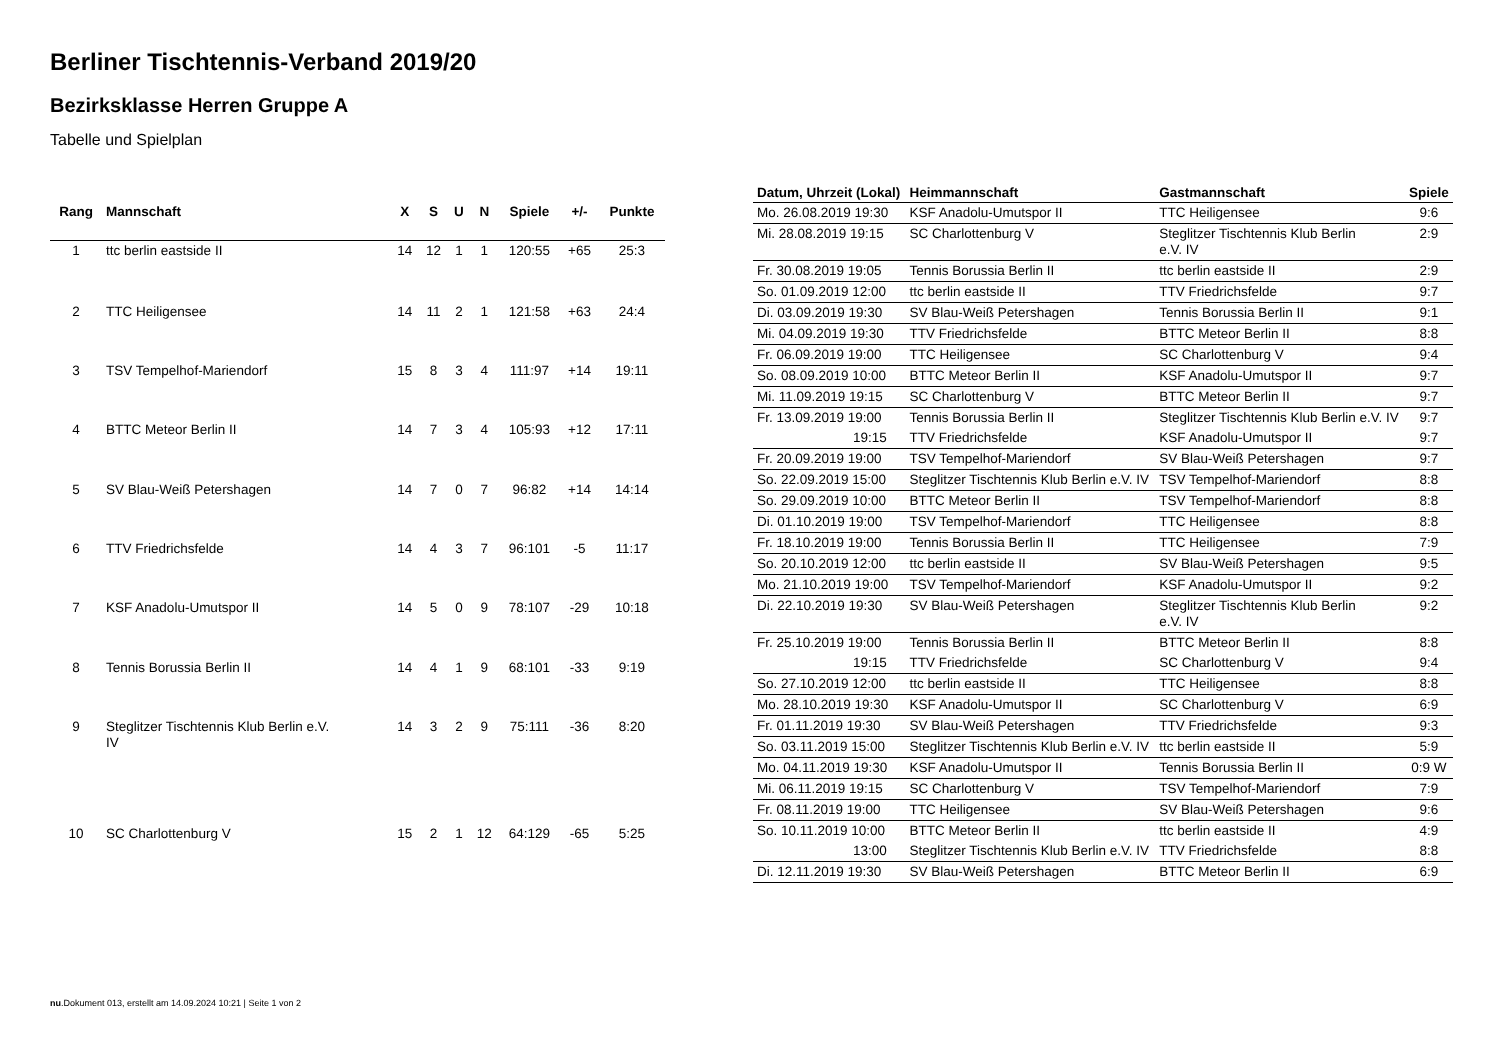Berliner Tischtennis-Verband 2019/20
Bezirksklasse Herren Gruppe A
Tabelle und Spielplan
| Rang | Mannschaft | X | S | U | N | Spiele | +/- | Punkte |
| --- | --- | --- | --- | --- | --- | --- | --- | --- |
| 1 | ttc berlin eastside II | 14 | 12 | 1 | 1 | 120:55 | +65 | 25:3 |
| 2 | TTC Heiligensee | 14 | 11 | 2 | 1 | 121:58 | +63 | 24:4 |
| 3 | TSV Tempelhof-Mariendorf | 15 | 8 | 3 | 4 | 111:97 | +14 | 19:11 |
| 4 | BTTC Meteor Berlin II | 14 | 7 | 3 | 4 | 105:93 | +12 | 17:11 |
| 5 | SV Blau-Weiß Petershagen | 14 | 7 | 0 | 7 | 96:82 | +14 | 14:14 |
| 6 | TTV Friedrichsfelde | 14 | 4 | 3 | 7 | 96:101 | -5 | 11:17 |
| 7 | KSF Anadolu-Umutspor II | 14 | 5 | 0 | 9 | 78:107 | -29 | 10:18 |
| 8 | Tennis Borussia Berlin II | 14 | 4 | 1 | 9 | 68:101 | -33 | 9:19 |
| 9 | Steglitzer Tischtennis Klub Berlin e.V. IV | 14 | 3 | 2 | 9 | 75:111 | -36 | 8:20 |
| 10 | SC Charlottenburg V | 15 | 2 | 1 | 12 | 64:129 | -65 | 5:25 |
| Datum, Uhrzeit (Lokal) | Heimmannschaft | Gastmannschaft | Spiele |
| --- | --- | --- | --- |
| Mo. 26.08.2019 19:30 | KSF Anadolu-Umutspor II | TTC Heiligensee | 9:6 |
| Mi. 28.08.2019 19:15 | SC Charlottenburg V | Steglitzer Tischtennis Klub Berlin e.V. IV | 2:9 |
| Fr. 30.08.2019 19:05 | Tennis Borussia Berlin II | ttc berlin eastside II | 2:9 |
| So. 01.09.2019 12:00 | ttc berlin eastside II | TTV Friedrichsfelde | 9:7 |
| Di. 03.09.2019 19:30 | SV Blau-Weiß Petershagen | Tennis Borussia Berlin II | 9:1 |
| Mi. 04.09.2019 19:30 | TTV Friedrichsfelde | BTTC Meteor Berlin II | 8:8 |
| Fr. 06.09.2019 19:00 | TTC Heiligensee | SC Charlottenburg V | 9:4 |
| So. 08.09.2019 10:00 | BTTC Meteor Berlin II | KSF Anadolu-Umutspor II | 9:7 |
| Mi. 11.09.2019 19:15 | SC Charlottenburg V | BTTC Meteor Berlin II | 9:7 |
| Fr. 13.09.2019 19:00 | Tennis Borussia Berlin II | Steglitzer Tischtennis Klub Berlin e.V. IV | 9:7 |
| 19:15 | TTV Friedrichsfelde | KSF Anadolu-Umutspor II | 9:7 |
| Fr. 20.09.2019 19:00 | TSV Tempelhof-Mariendorf | SV Blau-Weiß Petershagen | 9:7 |
| So. 22.09.2019 15:00 | Steglitzer Tischtennis Klub Berlin e.V. IV | TSV Tempelhof-Mariendorf | 8:8 |
| So. 29.09.2019 10:00 | BTTC Meteor Berlin II | TSV Tempelhof-Mariendorf | 8:8 |
| Di. 01.10.2019 19:00 | TSV Tempelhof-Mariendorf | TTC Heiligensee | 8:8 |
| Fr. 18.10.2019 19:00 | Tennis Borussia Berlin II | TTC Heiligensee | 7:9 |
| So. 20.10.2019 12:00 | ttc berlin eastside II | SV Blau-Weiß Petershagen | 9:5 |
| Mo. 21.10.2019 19:00 | TSV Tempelhof-Mariendorf | KSF Anadolu-Umutspor II | 9:2 |
| Di. 22.10.2019 19:30 | SV Blau-Weiß Petershagen | Steglitzer Tischtennis Klub Berlin e.V. IV | 9:2 |
| Fr. 25.10.2019 19:00 | Tennis Borussia Berlin II | BTTC Meteor Berlin II | 8:8 |
| 19:15 | TTV Friedrichsfelde | SC Charlottenburg V | 9:4 |
| So. 27.10.2019 12:00 | ttc berlin eastside II | TTC Heiligensee | 8:8 |
| Mo. 28.10.2019 19:30 | KSF Anadolu-Umutspor II | SC Charlottenburg V | 6:9 |
| Fr. 01.11.2019 19:30 | SV Blau-Weiß Petershagen | TTV Friedrichsfelde | 9:3 |
| So. 03.11.2019 15:00 | Steglitzer Tischtennis Klub Berlin e.V. IV | ttc berlin eastside II | 5:9 |
| Mo. 04.11.2019 19:30 | KSF Anadolu-Umutspor II | Tennis Borussia Berlin II | 0:9 W |
| Mi. 06.11.2019 19:15 | SC Charlottenburg V | TSV Tempelhof-Mariendorf | 7:9 |
| Fr. 08.11.2019 19:00 | TTC Heiligensee | SV Blau-Weiß Petershagen | 9:6 |
| So. 10.11.2019 10:00 | BTTC Meteor Berlin II | ttc berlin eastside II | 4:9 |
| 13:00 | Steglitzer Tischtennis Klub Berlin e.V. IV | TTV Friedrichsfelde | 8:8 |
| Di. 12.11.2019 19:30 | SV Blau-Weiß Petershagen | BTTC Meteor Berlin II | 6:9 |
nu.Dokument 013, erstellt am 14.09.2024 10:21 | Seite 1 von 2